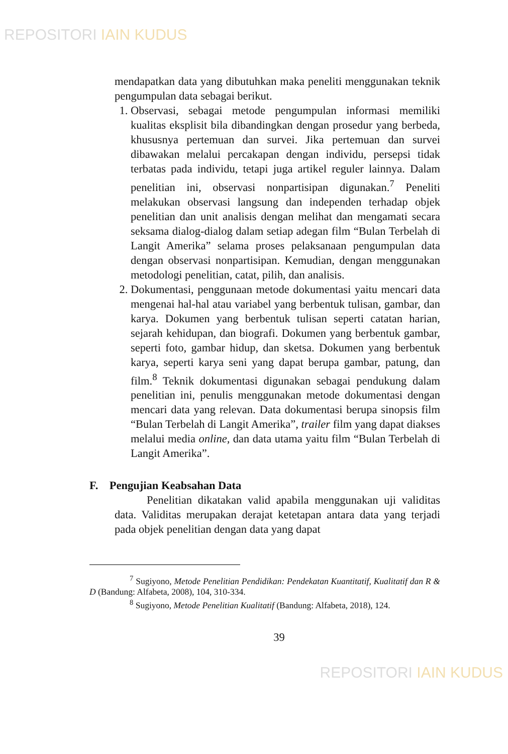REPOSITORI IAIN KUDUS
mendapatkan data yang dibutuhkan maka peneliti menggunakan teknik pengumpulan data sebagai berikut.
1. Observasi, sebagai metode pengumpulan informasi memiliki kualitas eksplisit bila dibandingkan dengan prosedur yang berbeda, khususnya pertemuan dan survei. Jika pertemuan dan survei dibawakan melalui percakapan dengan individu, persepsi tidak terbatas pada individu, tetapi juga artikel reguler lainnya. Dalam penelitian ini, observasi nonpartisipan digunakan.<sup>7</sup> Peneliti melakukan observasi langsung dan independen terhadap objek penelitian dan unit analisis dengan melihat dan mengamati secara seksama dialog-dialog dalam setiap adegan film “Bulan Terbelah di Langit Amerika” selama proses pelaksanaan pengumpulan data dengan observasi nonpartisipan. Kemudian, dengan menggunakan metodologi penelitian, catat, pilih, dan analisis.
2. Dokumentasi, penggunaan metode dokumentasi yaitu mencari data mengenai hal-hal atau variabel yang berbentuk tulisan, gambar, dan karya. Dokumen yang berbentuk tulisan seperti catatan harian, sejarah kehidupan, dan biografi. Dokumen yang berbentuk gambar, seperti foto, gambar hidup, dan sketsa. Dokumen yang berbentuk karya, seperti karya seni yang dapat berupa gambar, patung, dan film.<sup>8</sup> Teknik dokumentasi digunakan sebagai pendukung dalam penelitian ini, penulis menggunakan metode dokumentasi dengan mencari data yang relevan. Data dokumentasi berupa sinopsis film “Bulan Terbelah di Langit Amerika”, trailer film yang dapat diakses melalui media online, dan data utama yaitu film “Bulan Terbelah di Langit Amerika”.
F. Pengujian Keabsahan Data
Penelitian dikatakan valid apabila menggunakan uji validitas data. Validitas merupakan derajat ketetapan antara data yang terjadi pada objek penelitian dengan data yang dapat
<sup>7</sup> Sugiyono, Metode Penelitian Pendidikan: Pendekatan Kuantitatif, Kualitatif dan R & D (Bandung: Alfabeta, 2008), 104, 310-334.
<sup>8</sup> Sugiyono, Metode Penelitian Kualitatif (Bandung: Alfabeta, 2018), 124.
39
REPOSITORI IAIN KUDUS